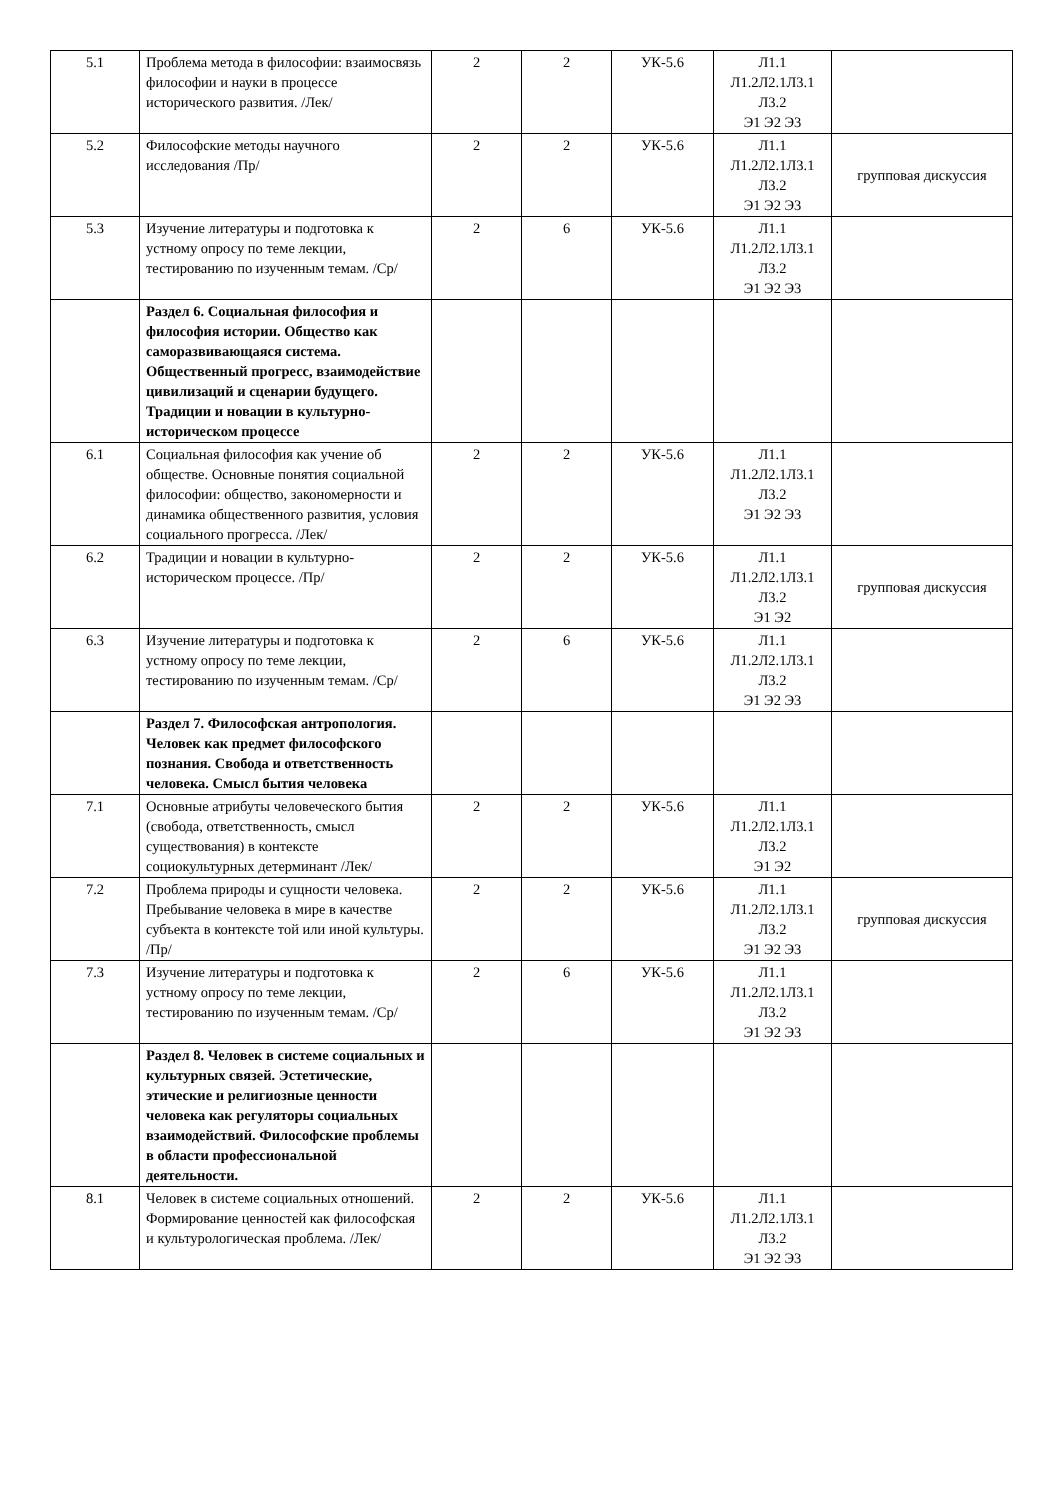| 5.1 | Проблема метода в философии: взаимосвязь философии и науки в процессе исторического развития. /Лек/ | 2 | 2 | УК-5.6 | Л1.1 Л1.2Л2.1Л3.1 Л3.2 Э1 Э2 Э3 | |
| 5.2 | Философские методы научного исследования /Пр/ | 2 | 2 | УК-5.6 | Л1.1 Л1.2Л2.1Л3.1 Л3.2 Э1 Э2 Э3 | групповая дискуссия |
| 5.3 | Изучение литературы и подготовка к устному опросу по теме лекции, тестированию по изученным темам. /Ср/ | 2 | 6 | УК-5.6 | Л1.1 Л1.2Л2.1Л3.1 Л3.2 Э1 Э2 Э3 | |
| | Раздел 6. Социальная философия и философия истории. Общество как саморазвивающаяся система. Общественный прогресс, взаимодействие цивилизаций и сценарии будущего. Традиции и новации в культурно-историческом процессе | | | | | |
| 6.1 | Социальная философия как учение об обществе. Основные понятия социальной философии: общество, закономерности и динамика общественного развития, условия социального прогресса. /Лек/ | 2 | 2 | УК-5.6 | Л1.1 Л1.2Л2.1Л3.1 Л3.2 Э1 Э2 Э3 | |
| 6.2 | Традиции и новации в культурно-историческом процессе. /Пр/ | 2 | 2 | УК-5.6 | Л1.1 Л1.2Л2.1Л3.1 Л3.2 Э1 Э2 | групповая дискуссия |
| 6.3 | Изучение литературы и подготовка к устному опросу по теме лекции, тестированию по изученным темам. /Ср/ | 2 | 6 | УК-5.6 | Л1.1 Л1.2Л2.1Л3.1 Л3.2 Э1 Э2 Э3 | |
| | Раздел 7. Философская антропология. Человек как предмет философского познания. Свобода и ответственность человека. Смысл бытия человека | | | | | |
| 7.1 | Основные атрибуты человеческого бытия (свобода, ответственность, смысл существования) в контексте социокультурных детерминант /Лек/ | 2 | 2 | УК-5.6 | Л1.1 Л1.2Л2.1Л3.1 Л3.2 Э1 Э2 | |
| 7.2 | Проблема природы и сущности человека. Пребывание человека в мире в качестве субъекта в контексте той или иной культуры. /Пр/ | 2 | 2 | УК-5.6 | Л1.1 Л1.2Л2.1Л3.1 Л3.2 Э1 Э2 Э3 | групповая дискуссия |
| 7.3 | Изучение литературы и подготовка к устному опросу по теме лекции, тестированию по изученным темам. /Ср/ | 2 | 6 | УК-5.6 | Л1.1 Л1.2Л2.1Л3.1 Л3.2 Э1 Э2 Э3 | |
| | Раздел 8. Человек в системе социальных и культурных связей. Эстетические, этические и религиозные ценности человека как регуляторы социальных взаимодействий. Философские проблемы в области профессиональной деятельности. | | | | | |
| 8.1 | Человек в системе социальных отношений. Формирование ценностей как философская и культурологическая проблема. /Лек/ | 2 | 2 | УК-5.6 | Л1.1 Л1.2Л2.1Л3.1 Л3.2 Э1 Э2 Э3 | |